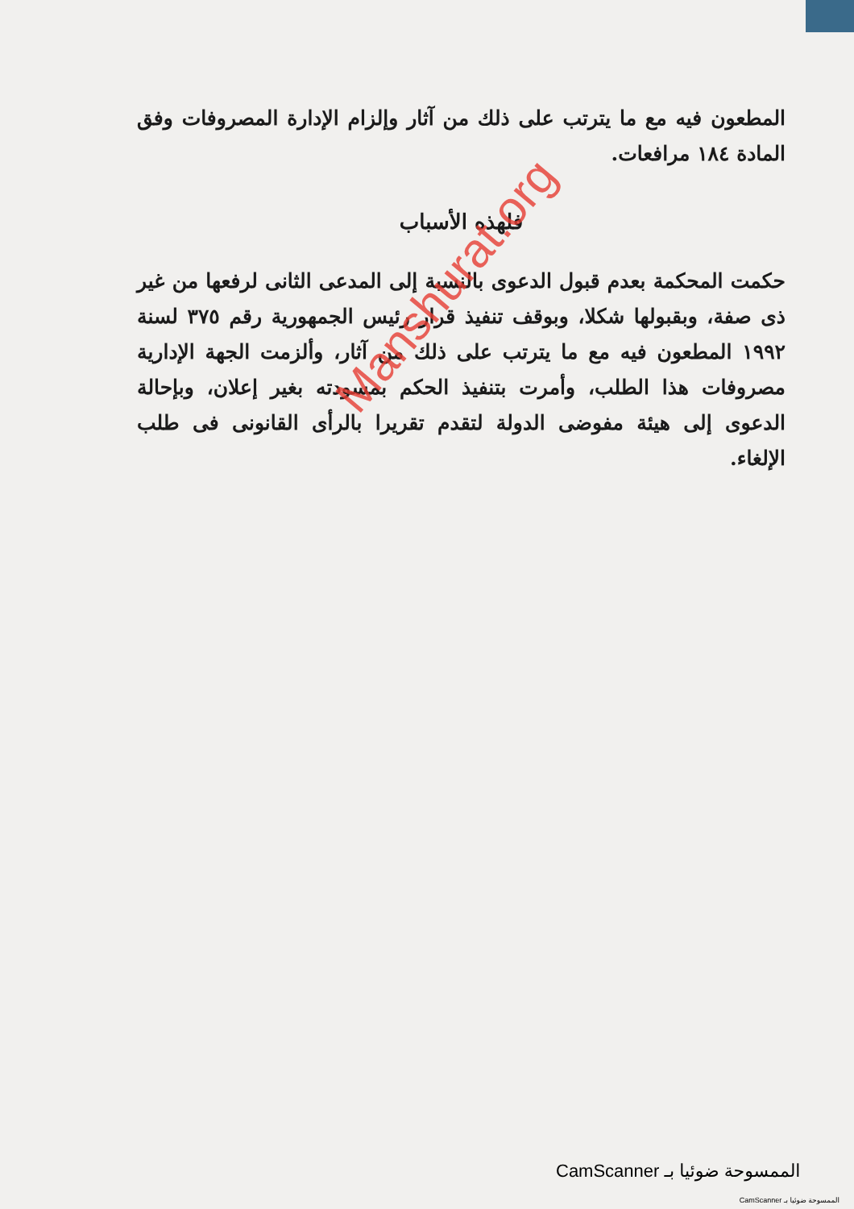المطعون فيه مع ما يترتب على ذلك من آثار وإلزام الإدارة المصروفات وفق المادة ١٨٤ مرافعات.
فلهذه الأسباب
حكمت المحكمة بعدم قبول الدعوى بالنسبة إلى المدعى الثانى لرفعها من غير ذى صفة، وبقبولها شكلا، وبوقف تنفيذ قرار رئيس الجمهورية رقم ٣٧٥ لسنة ١٩٩٢ المطعون فيه مع ما يترتب على ذلك من آثار، وألزمت الجهة الإدارية مصروفات هذا الطلب، وأمرت بتنفيذ الحكم بمسودته بغير إعلان، وبإحالة الدعوى إلى هيئة مفوضى الدولة لتقدم تقريرا بالرأى القانونى فى طلب الإلغاء.
Manshurat.org
الممسوحة ضوئيا بـ CamScanner
الممسوحة ضوئيا بـ CamScanner